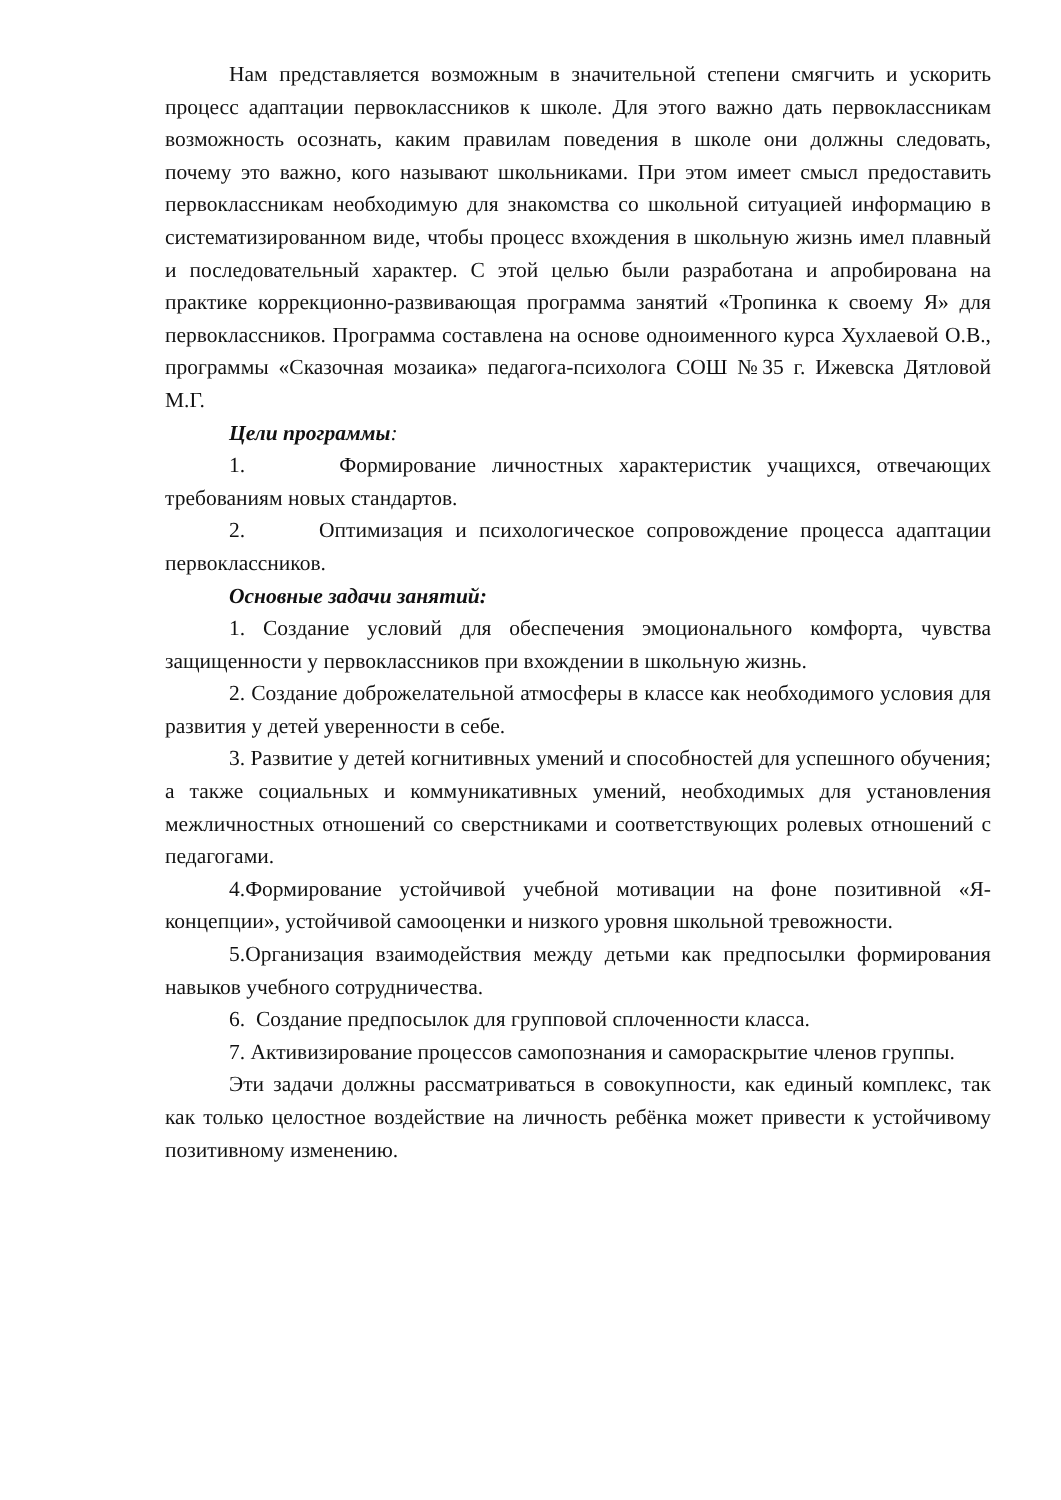Нам представляется возможным в значительной степени смягчить и ускорить процесс адаптации первоклассников к школе. Для этого важно дать первоклассникам возможность осознать, каким правилам поведения в школе они должны следовать, почему это важно, кого называют школьниками. При этом имеет смысл предоставить первоклассникам необходимую для знакомства со школьной ситуацией информацию в систематизированном виде, чтобы процесс вхождения в школьную жизнь имел плавный и последовательный характер. С этой целью были разработана и апробирована на практике коррекционно-развивающая программа занятий «Тропинка к своему Я» для первоклассников. Программа составлена на основе одноименного курса Хухлаевой О.В., программы «Сказочная мозаика» педагога-психолога СОШ №35 г. Ижевска Дятловой М.Г.
Цели программы:
1. Формирование личностных характеристик учащихся, отвечающих требованиям новых стандартов.
2. Оптимизация и психологическое сопровождение процесса адаптации первоклассников.
Основные задачи занятий:
1. Создание условий для обеспечения эмоционального комфорта, чувства защищенности у первоклассников при вхождении в школьную жизнь.
2. Создание доброжелательной атмосферы в классе как необходимого условия для развития у детей уверенности в себе.
3. Развитие у детей когнитивных умений и способностей для успешного обучения; а также социальных и коммуникативных умений, необходимых для установления межличностных отношений со сверстниками и соответствующих ролевых отношений с педагогами.
4.Формирование устойчивой учебной мотивации на фоне позитивной «Я-концепции», устойчивой самооценки и низкого уровня школьной тревожности.
5.Организация взаимодействия между детьми как предпосылки формирования навыков учебного сотрудничества.
6. Создание предпосылок для групповой сплоченности класса.
7. Активизирование процессов самопознания и самораскрытие членов группы.
Эти задачи должны рассматриваться в совокупности, как единый комплекс, так как только целостное воздействие на личность ребёнка может привести к устойчивому позитивному изменению.